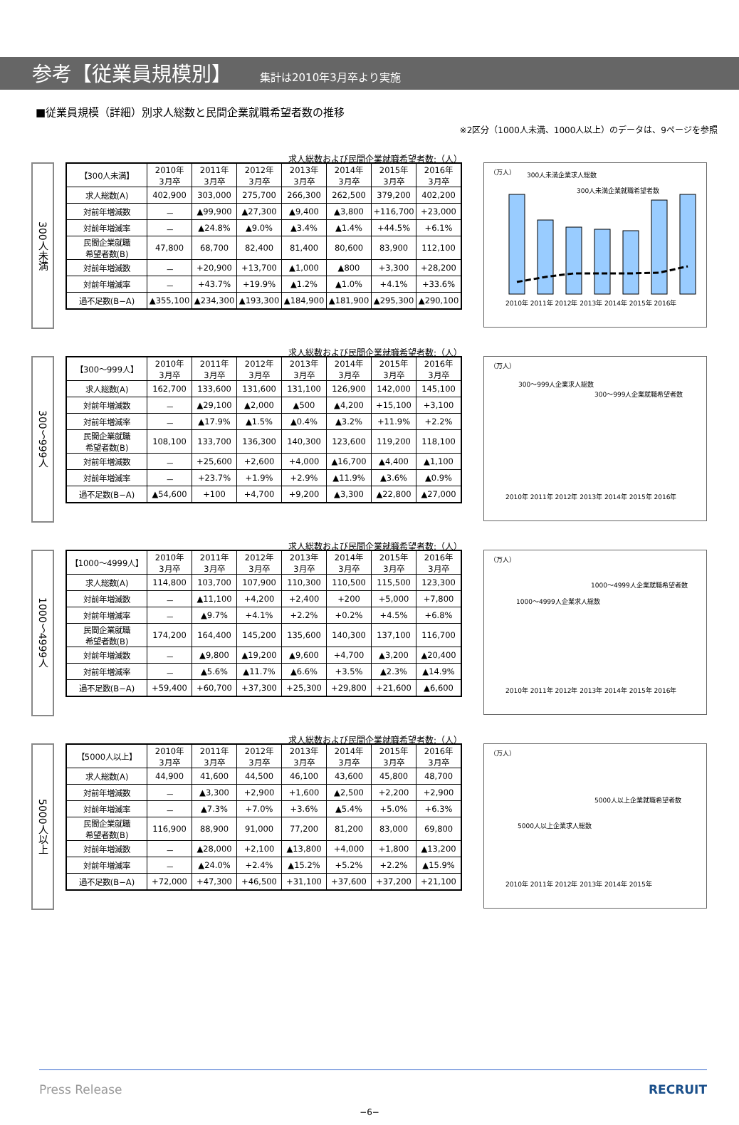参考【従業員規模別】
集計は2010年3月卒より実施
■従業員規模（詳細）別求人総数と民間企業就職希望者数の推移
※2区分（1000人未満、1000人以上）のデータは、9ページを参照
300人未満
求人総数および民間企業就職希望者数:（人）
| 【300人未満】 | 2010年 3月卒 | 2011年 3月卒 | 2012年 3月卒 | 2013年 3月卒 | 2014年 3月卒 | 2015年 3月卒 | 2016年 3月卒 |
| --- | --- | --- | --- | --- | --- | --- | --- |
| 求人総数(A) | 402,900 | 303,000 | 275,700 | 266,300 | 262,500 | 379,200 | 402,200 |
| 対前年増減数 | － | ▲99,900 | ▲27,300 | ▲9,400 | ▲3,800 | +116,700 | +23,000 |
| 対前年増減率 | － | ▲24.8% | ▲9.0% | ▲3.4% | ▲1.4% | +44.5% | +6.1% |
| 民間企業就職 希望者数(B) | 47,800 | 68,700 | 82,400 | 81,400 | 80,600 | 83,900 | 112,100 |
| 対前年増減数 | － | +20,900 | +13,700 | ▲1,000 | ▲800 | +3,300 | +28,200 |
| 対前年増減率 | － | +43.7% | +19.9% | ▲1.2% | ▲1.0% | +4.1% | +33.6% |
| 過不足数(B−A) | ▲355,100 | ▲234,300 | ▲193,300 | ▲184,900 | ▲181,900 | ▲295,300 | ▲290,100 |
（万人）
300人未満企業求人総数
300人未満企業就職希望者数
2010年 2011年 2012年 2013年 2014年 2015年 2016年
300〜999人
求人総数および民間企業就職希望者数:（人）
| 【300〜999人】 | 2010年 3月卒 | 2011年 3月卒 | 2012年 3月卒 | 2013年 3月卒 | 2014年 3月卒 | 2015年 3月卒 | 2016年 3月卒 |
| --- | --- | --- | --- | --- | --- | --- | --- |
| 求人総数(A) | 162,700 | 133,600 | 131,600 | 131,100 | 126,900 | 142,000 | 145,100 |
| 対前年増減数 | － | ▲29,100 | ▲2,000 | ▲500 | ▲4,200 | +15,100 | +3,100 |
| 対前年増減率 | － | ▲17.9% | ▲1.5% | ▲0.4% | ▲3.2% | +11.9% | +2.2% |
| 民間企業就職 希望者数(B) | 108,100 | 133,700 | 136,300 | 140,300 | 123,600 | 119,200 | 118,100 |
| 対前年増減数 | － | +25,600 | +2,600 | +4,000 | ▲16,700 | ▲4,400 | ▲1,100 |
| 対前年増減率 | － | +23.7% | +1.9% | +2.9% | ▲11.9% | ▲3.6% | ▲0.9% |
| 過不足数(B−A) | ▲54,600 | +100 | +4,700 | +9,200 | ▲3,300 | ▲22,800 | ▲27,000 |
（万人）
300〜999人企業求人総数
300〜999人企業就職希望者数
2010年 2011年 2012年 2013年 2014年 2015年 2016年
1000〜4999人
求人総数および民間企業就職希望者数:（人）
| 【1000〜4999人】 | 2010年 3月卒 | 2011年 3月卒 | 2012年 3月卒 | 2013年 3月卒 | 2014年 3月卒 | 2015年 3月卒 | 2016年 3月卒 |
| --- | --- | --- | --- | --- | --- | --- | --- |
| 求人総数(A) | 114,800 | 103,700 | 107,900 | 110,300 | 110,500 | 115,500 | 123,300 |
| 対前年増減数 | － | ▲11,100 | +4,200 | +2,400 | +200 | +5,000 | +7,800 |
| 対前年増減率 | － | ▲9.7% | +4.1% | +2.2% | +0.2% | +4.5% | +6.8% |
| 民間企業就職 希望者数(B) | 174,200 | 164,400 | 145,200 | 135,600 | 140,300 | 137,100 | 116,700 |
| 対前年増減数 | － | ▲9,800 | ▲19,200 | ▲9,600 | +4,700 | ▲3,200 | ▲20,400 |
| 対前年増減率 | － | ▲5.6% | ▲11.7% | ▲6.6% | +3.5% | ▲2.3% | ▲14.9% |
| 過不足数(B−A) | +59,400 | +60,700 | +37,300 | +25,300 | +29,800 | +21,600 | ▲6,600 |
（万人）
1000〜4999人企業就職希望者数
1000〜4999人企業求人総数
2010年 2011年 2012年 2013年 2014年 2015年 2016年
5000人以上
求人総数および民間企業就職希望者数:（人）
| 【5000人以上】 | 2010年 3月卒 | 2011年 3月卒 | 2012年 3月卒 | 2013年 3月卒 | 2014年 3月卒 | 2015年 3月卒 | 2016年 3月卒 |
| --- | --- | --- | --- | --- | --- | --- | --- |
| 求人総数(A) | 44,900 | 41,600 | 44,500 | 46,100 | 43,600 | 45,800 | 48,700 |
| 対前年増減数 | － | ▲3,300 | +2,900 | +1,600 | ▲2,500 | +2,200 | +2,900 |
| 対前年増減率 | － | ▲7.3% | +7.0% | +3.6% | ▲5.4% | +5.0% | +6.3% |
| 民間企業就職 希望者数(B) | 116,900 | 88,900 | 91,000 | 77,200 | 81,200 | 83,000 | 69,800 |
| 対前年増減数 | － | ▲28,000 | +2,100 | ▲13,800 | +4,000 | +1,800 | ▲13,200 |
| 対前年増減率 | － | ▲24.0% | +2.4% | ▲15.2% | +5.2% | +2.2% | ▲15.9% |
| 過不足数(B−A) | +72,000 | +47,300 | +46,500 | +31,100 | +37,600 | +37,200 | +21,100 |
（万人）
5000人以上企業就職希望者数
5000人以上企業求人総数
2010年 2011年 2012年 2013年 2014年 2015年
Press Release RECRUIT
−6−